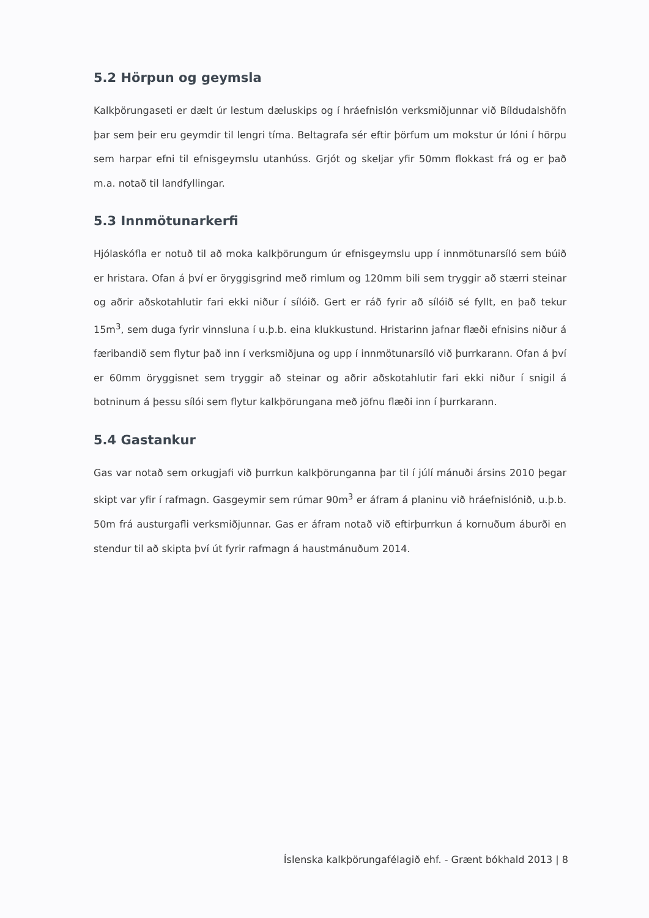5.2 Hörpun og geymsla
Kalkþörungaseti er dælt úr lestum dæluskips og í hráefnislón verksmiðjunnar við Bíldudalshöfn þar sem þeir eru geymdir til lengri tíma. Beltagrafa sér eftir þörfum um mokstur úr lóni í hörpu sem harpar efni til efnisgeymslu utanhúss. Grjót og skeljar yfir 50mm flokkast frá og er það m.a. notað til landfyllingar.
5.3 Innmötunarkerfi
Hjólaskófla er notuð til að moka kalkþörungum úr efnisgeymslu upp í innmötunarsíló sem búið er hristara. Ofan á því er öryggisgrind með rimlum og 120mm bili sem tryggir að stærri steinar og aðrir aðskotahlutir fari ekki niður í sílóið. Gert er ráð fyrir að sílóið sé fyllt, en það tekur 15m<sup>3</sup>, sem duga fyrir vinnsluna í u.þ.b. eina klukkustund. Hristarinn jafnar flæði efnisins niður á færibandið sem flytur það inn í verksmiðjuna og upp í innmötunarsíló við þurrkarann. Ofan á því er 60mm öryggisnet sem tryggir að steinar og aðrir aðskotahlutir fari ekki niður í snigil á botninum á þessu sílói sem flytur kalkþörungana með jöfnu flæði inn í þurrkarann.
5.4 Gastankur
Gas var notað sem orkugjafi við þurrkun kalkþörunganna þar til í júlí mánuði ársins 2010 þegar skipt var yfir í rafmagn. Gasgeymir sem rúmar 90m<sup>3</sup> er áfram á planinu við hráefnislónið, u.þ.b. 50m frá austurgafli verksmiðjunnar. Gas er áfram notað við eftirþurrkun á kornuðum áburði en stendur til að skipta því út fyrir rafmagn á haustmánuðum 2014.
Íslenska kalkþörungafélagið ehf. - Grænt bókhald 2013 | 8